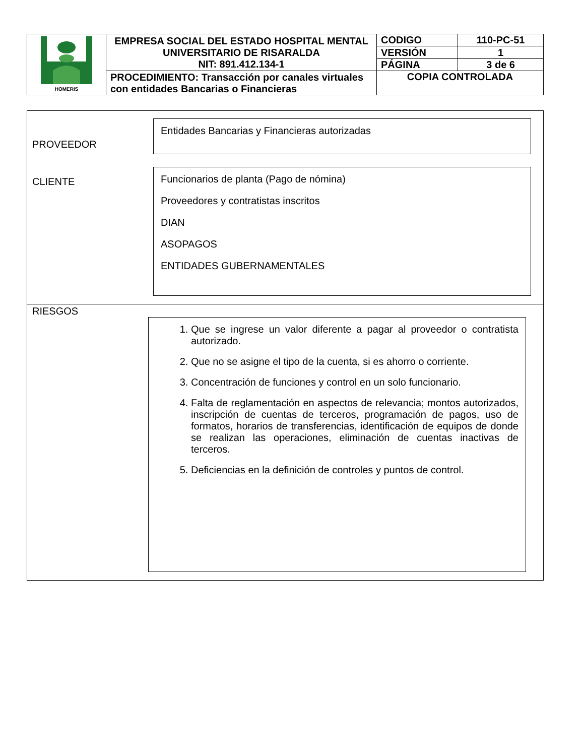| HOMERIS | EMPRESA SOCIAL DEL ESTADO HOSPITAL MENTAL UNIVERSITARIO DE RISARALDA NIT: 891.412.134-1 | CODIGO | 110-PC-51 |
| | | VERSIÓN | 1 |
| | | PÁGINA | 3 de 6 |
| | PROCEDIMIENTO: Transacción por canales virtuales con entidades Bancarias o Financieras | COPIA CONTROLADA | |
PROVEEDOR
Entidades Bancarias y Financieras autorizadas
CLIENTE
Funcionarios de planta (Pago de nómina)
Proveedores y contratistas inscritos
DIAN
ASOPAGOS
ENTIDADES GUBERNAMENTALES
RIESGOS
1. Que se ingrese un valor diferente a pagar al proveedor o contratista autorizado.
2. Que no se asigne el tipo de la cuenta, si es ahorro o corriente.
3. Concentración de funciones y control en un solo funcionario.
4. Falta de reglamentación en aspectos de relevancia; montos autorizados, inscripción de cuentas de terceros, programación de pagos, uso de formatos, horarios de transferencias, identificación de equipos de donde se realizan las operaciones, eliminación de cuentas inactivas de terceros.
5. Deficiencias en la definición de controles y puntos de control.